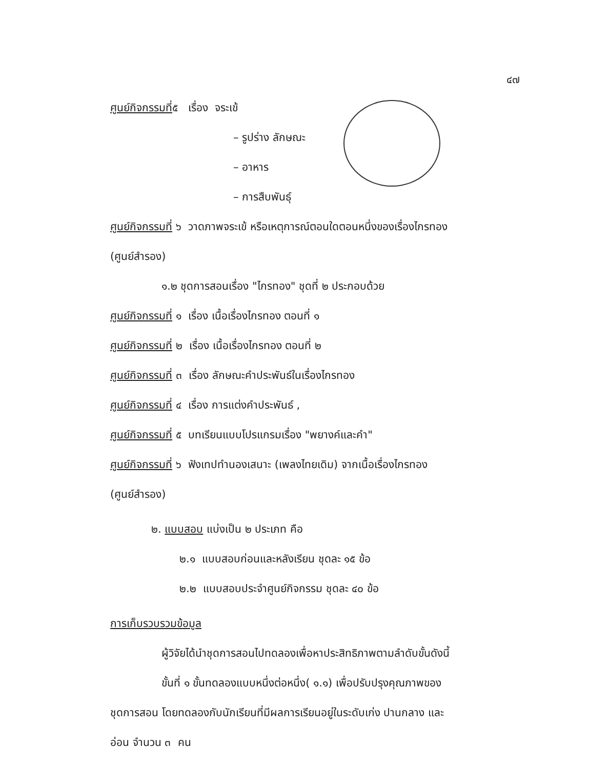๔๗
ศูนย์กิจกรรมที่๕ เรื่อง จระเข้
– รูปร่าง ลักษณะ
– อาหาร
– การสืบพันธุ์
ศูนย์กิจกรรมที่ ๖ วาดภาพจระเข้ หรือเหตุการณ์ตอนใดตอนหนึ่งของเรื่องไกรทอง
(ศูนย์สำรอง)
๑.๒ ชุดการสอนเรื่อง "ไกรทอง" ชุดที่ ๒ ประกอบด้วย
ศูนย์กิจกรรมที่ ๑ เรื่อง เนื้อเรื่องไกรทอง ตอนที่ ๑
ศูนย์กิจกรรมที่ ๒ เรื่อง เนื้อเรื่องไกรทอง ตอนที่ ๒
ศูนย์กิจกรรมที่ ๓ เรื่อง ลักษณะคำประพันธ์ในเรื่องไกรทอง
ศูนย์กิจกรรมที่ ๔ เรื่อง การแต่งคำประพันธ์ ,
ศูนย์กิจกรรมที่ ๕ บทเรียนแบบโปรแกรมเรื่อง "พยางค์และคำ"
ศูนย์กิจกรรมที่ ๖ ฟังเทปทำนองเสนาะ (เพลงไทยเดิม) จากเนื้อเรื่องไกรทอง
(ศูนย์สำรอง)
๒. แบบสอบ แบ่งเป็น ๒ ประเภท คือ
๒.๑ แบบสอบก่อนและหลังเรียน ชุดละ ๑๕ ข้อ
๒.๒ แบบสอบประจำศูนย์กิจกรรม ชุดละ ๔๐ ข้อ
การเก็บรวบรวมข้อมูล
ผู้วิจัยได้นำชุดการสอนไปทดลองเพื่อหาประสิทธิภาพตามลำดับขั้นดังนี้
ขั้นที่ ๑ ขั้นทดลองแบบหนึ่งต่อหนึ่ง( ๑.๑) เพื่อปรับปรุงคุณภาพของ
ชุดการสอน โดยทดลองกับนักเรียนที่มีผลการเรียนอยู่ในระดับเก่ง ปานกลาง และ
อ่อน จำนวน ๓ คน